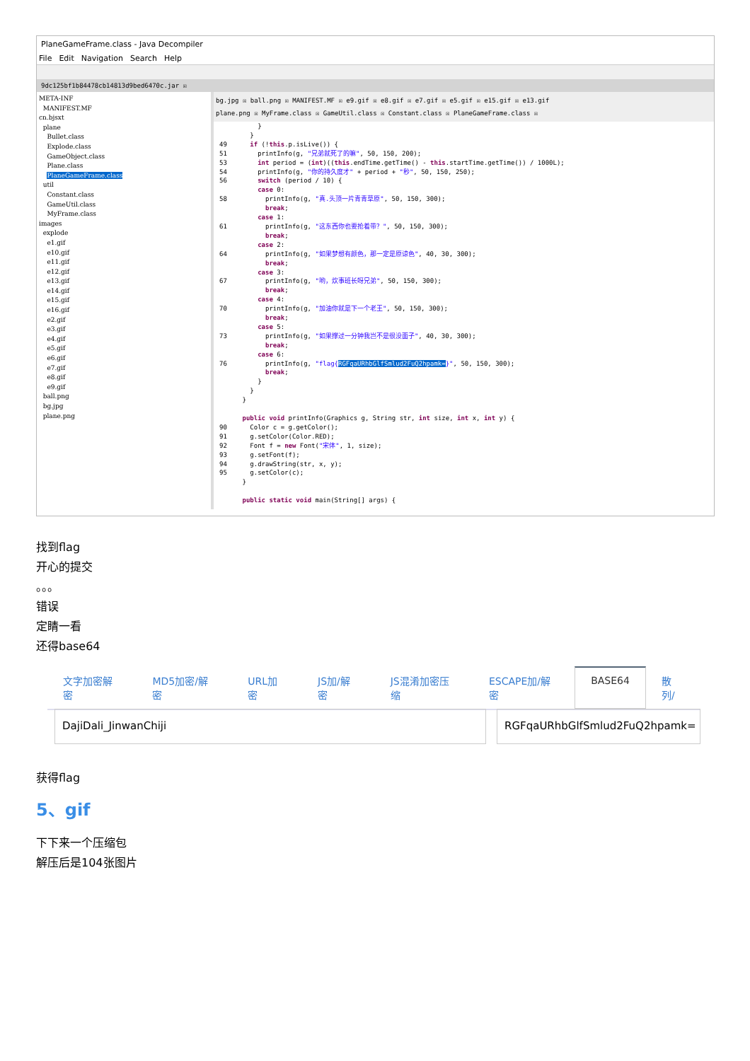PlaneGameFrame.class - Java Decompiler
File Edit Navigation Search Help
9dc125bf1b84478cb14813d9bed6470c.jar ☒
META-INF
MANIFEST.MF
cn.bjsxt
plane
Bullet.class
Explode.class
GameObject.class
Plane.class
PlaneGameFrame.class
util
Constant.class
GameUtil.class
MyFrame.class
images
explode
e1.gif
e10.gif
e11.gif
e12.gif
e13.gif
e14.gif
e15.gif
e16.gif
e2.gif
e3.gif
e4.gif
e5.gif
e6.gif
e7.gif
e8.gif
e9.gif
ball.png
bg.jpg
plane.png
bg.jpg ☒ ball.png ☒ MANIFEST.MF ☒ e9.gif ☒ e8.gif ☒ e7.gif ☒ e5.gif ☒ e15.gif ☒ e13.gif
plane.png ☒ MyFrame.class ☒ GameUtil.class ☒ Constant.class ☒ PlaneGameFrame.class ☒
          }
        }
49      if (!this.p.isLive()) {
51        printInfo(g, "兄弟就死了的嘛", 50, 150, 200);
53        int period = (int)((this.endTime.getTime() - this.startTime.getTime()) / 1000L);
54        printInfo(g, "你的持久度才" + period + "秒", 50, 150, 250);
56        switch (period / 10) {
          case 0:
58          printInfo(g, "真.头顶一片青青草原", 50, 150, 300);
            break;
          case 1:
61          printInfo(g, "这东西你也要抢着带？", 50, 150, 300);
            break;
          case 2:
64          printInfo(g, "如果梦想有颜色，那一定是原谅色", 40, 30, 300);
            break;
          case 3:
67          printInfo(g, "哟，炊事班长呀兄弟", 50, 150, 300);
            break;
          case 4:
70          printInfo(g, "加油你就是下一个老王", 50, 150, 300);
            break;
          case 5:
73          printInfo(g, "如果撑过一分钟我岂不是很没面子", 40, 30, 300);
            break;
          case 6:
76          printInfo(g, "flag{RGFqaURhbGlfSmlud2FuQ2hpamk=}", 50, 150, 300);
            break;
          }
        }
      }

      public void printInfo(Graphics g, String str, int size, int x, int y) {
90      Color c = g.getColor();
91      g.setColor(Color.RED);
92      Font f = new Font("宋体", 1, size);
93      g.setFont(f);
94      g.drawString(str, x, y);
95      g.setColor(c);
      }

      public static void main(String[] args) {
找到flag
开心的提交
。。。
错误
定睛一看
还得base64
文字加密解密 MD5加密/解密 URL加密 JS加/解密 JS混淆加密压缩 ESCAPE加/解密 BASE64 散列/
DajiDali_JinwanChiji RGFqaURhbGlfSmlud2FuQ2hpamk=
获得flag
5、gif
下下来一个压缩包
解压后是104张图片